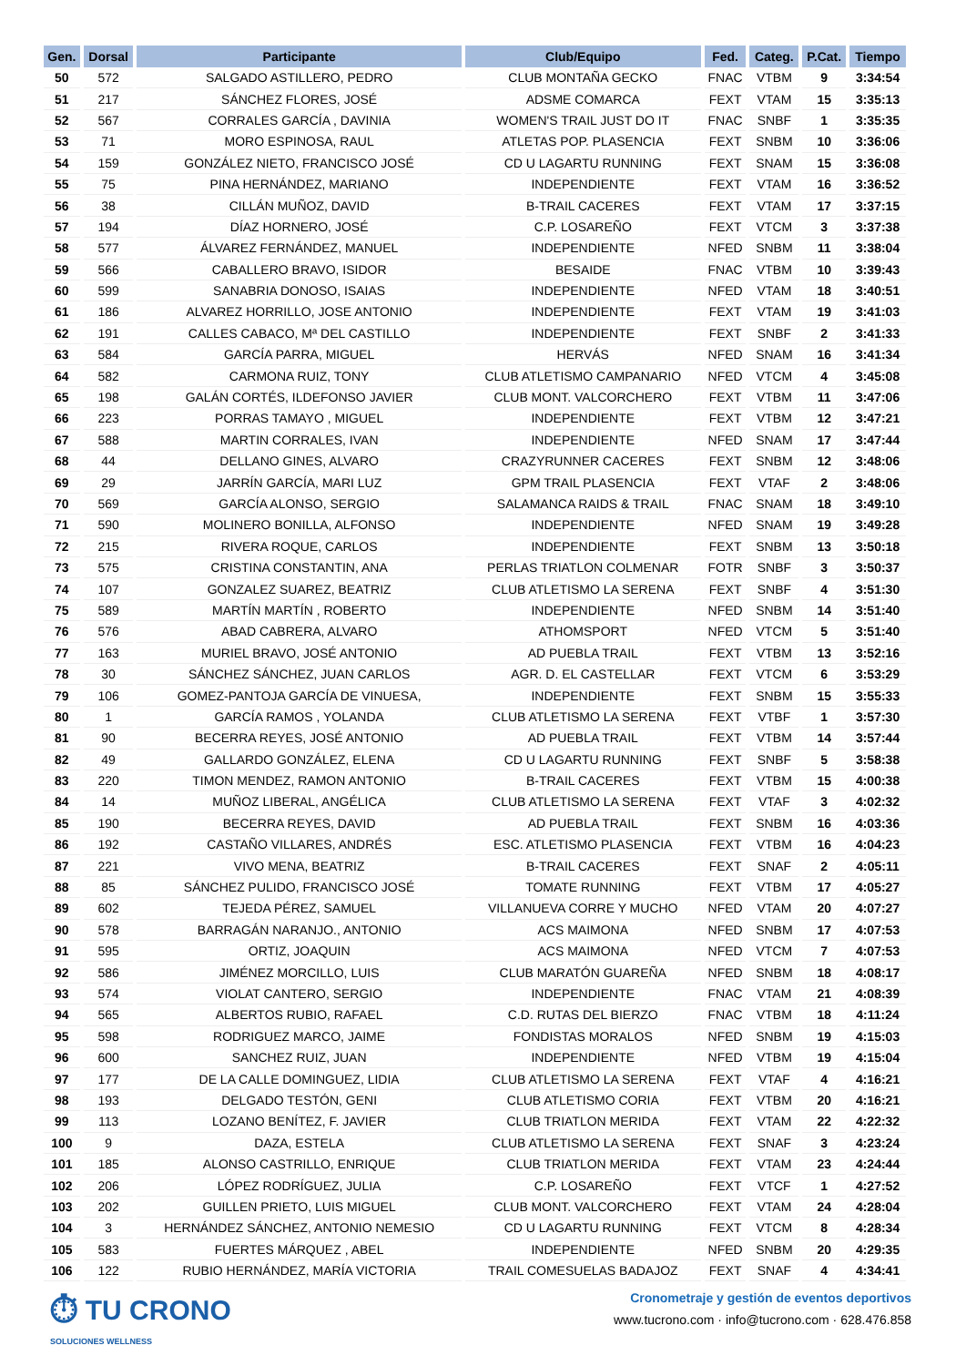| Gen. | Dorsal | Participante | Club/Equipo | Fed. | Categ. | P.Cat. | Tiempo |
| --- | --- | --- | --- | --- | --- | --- | --- |
| 50 | 572 | SALGADO ASTILLERO, PEDRO | CLUB MONTAÑA GECKO | FNAC | VTBM | 9 | 3:34:54 |
| 51 | 217 | SÁNCHEZ FLORES, JOSÉ | ADSME COMARCA | FEXT | VTAM | 15 | 3:35:13 |
| 52 | 567 | CORRALES GARCÍA , DAVINIA | WOMEN'S TRAIL JUST DO IT | FNAC | SNBF | 1 | 3:35:35 |
| 53 | 71 | MORO ESPINOSA, RAUL | ATLETAS POP. PLASENCIA | FEXT | SNBM | 10 | 3:36:06 |
| 54 | 159 | GONZÁLEZ NIETO, FRANCISCO JOSÉ | CD U LAGARTU RUNNING | FEXT | SNAM | 15 | 3:36:08 |
| 55 | 75 | PINA HERNÁNDEZ, MARIANO | INDEPENDIENTE | FEXT | VTAM | 16 | 3:36:52 |
| 56 | 38 | CILLÁN MUÑOZ, DAVID | B-TRAIL CACERES | FEXT | VTAM | 17 | 3:37:15 |
| 57 | 194 | DÍAZ HORNERO, JOSÉ | C.P. LOSAREÑO | FEXT | VTCM | 3 | 3:37:38 |
| 58 | 577 | ÁLVAREZ FERNÁNDEZ, MANUEL | INDEPENDIENTE | NFED | SNBM | 11 | 3:38:04 |
| 59 | 566 | CABALLERO BRAVO, ISIDOR | BESAIDE | FNAC | VTBM | 10 | 3:39:43 |
| 60 | 599 | SANABRIA DONOSO, ISAIAS | INDEPENDIENTE | NFED | VTAM | 18 | 3:40:51 |
| 61 | 186 | ALVAREZ HORRILLO, JOSE ANTONIO | INDEPENDIENTE | FEXT | VTAM | 19 | 3:41:03 |
| 62 | 191 | CALLES CABACO, Mª DEL CASTILLO | INDEPENDIENTE | FEXT | SNBF | 2 | 3:41:33 |
| 63 | 584 | GARCÍA PARRA, MIGUEL | HERVÁS | NFED | SNAM | 16 | 3:41:34 |
| 64 | 582 | CARMONA RUIZ, TONY | CLUB ATLETISMO CAMPANARIO | NFED | VTCM | 4 | 3:45:08 |
| 65 | 198 | GALÁN CORTÉS, ILDEFONSO JAVIER | CLUB MONT. VALCORCHERO | FEXT | VTBM | 11 | 3:47:06 |
| 66 | 223 | PORRAS TAMAYO , MIGUEL | INDEPENDIENTE | FEXT | VTBM | 12 | 3:47:21 |
| 67 | 588 | MARTIN CORRALES, IVAN | INDEPENDIENTE | NFED | SNAM | 17 | 3:47:44 |
| 68 | 44 | DELLANO GINES, ALVARO | CRAZYRUNNER CACERES | FEXT | SNBM | 12 | 3:48:06 |
| 69 | 29 | JARRÍN GARCÍA, MARI LUZ | GPM TRAIL PLASENCIA | FEXT | VTAF | 2 | 3:48:06 |
| 70 | 569 | GARCÍA ALONSO, SERGIO | SALAMANCA RAIDS & TRAIL | FNAC | SNAM | 18 | 3:49:10 |
| 71 | 590 | MOLINERO BONILLA, ALFONSO | INDEPENDIENTE | NFED | SNAM | 19 | 3:49:28 |
| 72 | 215 | RIVERA ROQUE, CARLOS | INDEPENDIENTE | FEXT | SNBM | 13 | 3:50:18 |
| 73 | 575 | CRISTINA CONSTANTIN, ANA | PERLAS TRIATLON COLMENAR | FOTR | SNBF | 3 | 3:50:37 |
| 74 | 107 | GONZALEZ SUAREZ, BEATRIZ | CLUB ATLETISMO LA SERENA | FEXT | SNBF | 4 | 3:51:30 |
| 75 | 589 | MARTÍN MARTÍN , ROBERTO | INDEPENDIENTE | NFED | SNBM | 14 | 3:51:40 |
| 76 | 576 | ABAD CABRERA, ALVARO | ATHOMSPORT | NFED | VTCM | 5 | 3:51:40 |
| 77 | 163 | MURIEL BRAVO, JOSÉ ANTONIO | AD PUEBLA TRAIL | FEXT | VTBM | 13 | 3:52:16 |
| 78 | 30 | SÁNCHEZ SÁNCHEZ, JUAN CARLOS | AGR. D. EL CASTELLAR | FEXT | VTCM | 6 | 3:53:29 |
| 79 | 106 | GOMEZ-PANTOJA GARCÍA DE VINUESA, | INDEPENDIENTE | FEXT | SNBM | 15 | 3:55:33 |
| 80 | 1 | GARCÍA RAMOS , YOLANDA | CLUB ATLETISMO LA SERENA | FEXT | VTBF | 1 | 3:57:30 |
| 81 | 90 | BECERRA REYES, JOSÉ ANTONIO | AD PUEBLA TRAIL | FEXT | VTBM | 14 | 3:57:44 |
| 82 | 49 | GALLARDO GONZÁLEZ, ELENA | CD U LAGARTU RUNNING | FEXT | SNBF | 5 | 3:58:38 |
| 83 | 220 | TIMON MENDEZ, RAMON ANTONIO | B-TRAIL CACERES | FEXT | VTBM | 15 | 4:00:38 |
| 84 | 14 | MUÑOZ LIBERAL, ANGÉLICA | CLUB ATLETISMO LA SERENA | FEXT | VTAF | 3 | 4:02:32 |
| 85 | 190 | BECERRA REYES, DAVID | AD PUEBLA TRAIL | FEXT | SNBM | 16 | 4:03:36 |
| 86 | 192 | CASTAÑO VILLARES, ANDRÉS | ESC. ATLETISMO PLASENCIA | FEXT | VTBM | 16 | 4:04:23 |
| 87 | 221 | VIVO MENA, BEATRIZ | B-TRAIL CACERES | FEXT | SNAF | 2 | 4:05:11 |
| 88 | 85 | SÁNCHEZ PULIDO, FRANCISCO JOSÉ | TOMATE RUNNING | FEXT | VTBM | 17 | 4:05:27 |
| 89 | 602 | TEJEDA PÉREZ, SAMUEL | VILLANUEVA CORRE Y MUCHO | NFED | VTAM | 20 | 4:07:27 |
| 90 | 578 | BARRAGÁN NARANJO., ANTONIO | ACS MAIMONA | NFED | SNBM | 17 | 4:07:53 |
| 91 | 595 | ORTIZ, JOAQUIN | ACS MAIMONA | NFED | VTCM | 7 | 4:07:53 |
| 92 | 586 | JIMÉNEZ MORCILLO, LUIS | CLUB MARATÓN GUAREÑA | NFED | SNBM | 18 | 4:08:17 |
| 93 | 574 | VIOLAT CANTERO, SERGIO | INDEPENDIENTE | FNAC | VTAM | 21 | 4:08:39 |
| 94 | 565 | ALBERTOS RUBIO, RAFAEL | C.D. RUTAS DEL BIERZO | FNAC | VTBM | 18 | 4:11:24 |
| 95 | 598 | RODRIGUEZ MARCO, JAIME | FONDISTAS MORALOS | NFED | SNBM | 19 | 4:15:03 |
| 96 | 600 | SANCHEZ RUIZ, JUAN | INDEPENDIENTE | NFED | VTBM | 19 | 4:15:04 |
| 97 | 177 | DE LA CALLE DOMINGUEZ, LIDIA | CLUB ATLETISMO LA SERENA | FEXT | VTAF | 4 | 4:16:21 |
| 98 | 193 | DELGADO TESTÓN, GENI | CLUB ATLETISMO CORIA | FEXT | VTBM | 20 | 4:16:21 |
| 99 | 113 | LOZANO BENÍTEZ, F. JAVIER | CLUB TRIATLON MERIDA | FEXT | VTAM | 22 | 4:22:32 |
| 100 | 9 | DAZA, ESTELA | CLUB ATLETISMO LA SERENA | FEXT | SNAF | 3 | 4:23:24 |
| 101 | 185 | ALONSO CASTRILLO, ENRIQUE | CLUB TRIATLON MERIDA | FEXT | VTAM | 23 | 4:24:44 |
| 102 | 206 | LÓPEZ RODRÍGUEZ, JULIA | C.P. LOSAREÑO | FEXT | VTCF | 1 | 4:27:52 |
| 103 | 202 | GUILLEN PRIETO, LUIS MIGUEL | CLUB MONT. VALCORCHERO | FEXT | VTAM | 24 | 4:28:04 |
| 104 | 3 | HERNÁNDEZ SÁNCHEZ, ANTONIO NEMESIO | CD U LAGARTU RUNNING | FEXT | VTCM | 8 | 4:28:34 |
| 105 | 583 | FUERTES MÁRQUEZ , ABEL | INDEPENDIENTE | NFED | SNBM | 20 | 4:29:35 |
| 106 | 122 | RUBIO HERNÁNDEZ, MARÍA VICTORIA | TRAIL COMESUELAS BADAJOZ | FEXT | SNAF | 4 | 4:34:41 |
⏱ TU CRONO
SOLUCIONES WELLNESS
Cronometraje y gestión de eventos deportivos
www.tucrono.com · info@tucrono.com · 628.476.858